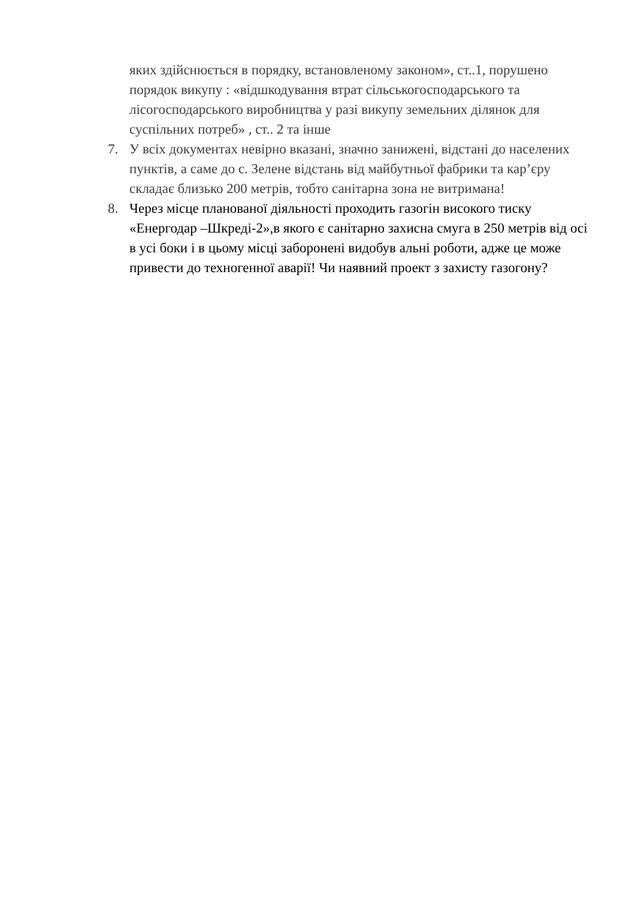яких здійснюється в порядку, встановленому законом», ст..1, порушено порядок викупу : «відшкодування втрат сільськогосподарського та лісогосподарського виробництва у разі викупу земельних ділянок для суспільних потреб» , ст.. 2 та інше
7. У всіх документах невірно вказані, значно занижені, відстані до населених пунктів, а саме до с. Зелене відстань від майбутньої фабрики та кар’єру складає близько 200 метрів, тобто санітарна зона не витримана!
8. Через місце планованої діяльності проходить газогін високого тиску «Енергодар –Шкреді-2»,в якого є санітарно захисна смуга в 250 метрів від осі в усі боки і в цьому місці заборонені видобув альні роботи, адже це може привести до техногенної аварії! Чи наявний проект з захисту газогону?